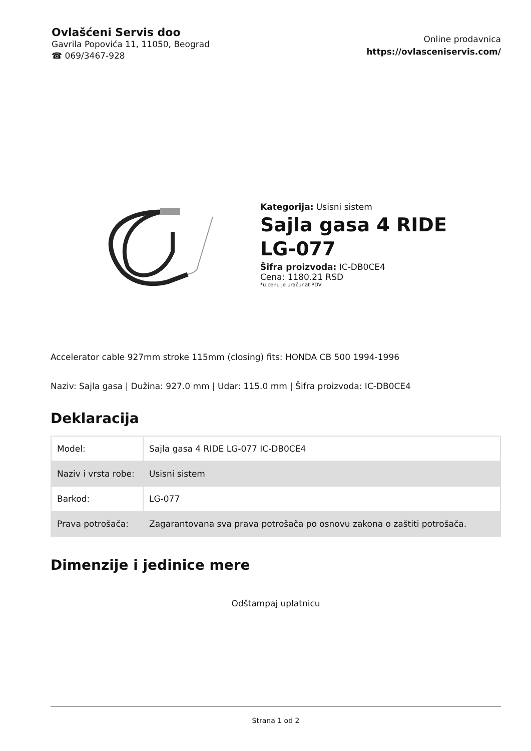Ovlašćeni Servis doo
Gavrila Popovića 11, 11050, Beograd
☎ 069/3467-928
Online prodavnica
https://ovlasceniservis.com/
Kategorija: Usisni sistem
Sajla gasa 4 RIDE LG-077
Šifra proizvoda: IC-DB0CE4
Cena: 1180.21 RSD
*u cenu je uračunat PDV
Accelerator cable 927mm stroke 115mm (closing) fits: HONDA CB 500 1994-1996
Naziv: Sajla gasa | Dužina: 927.0 mm | Udar: 115.0 mm | Šifra proizvoda: IC-DB0CE4
Deklaracija
| Model: | Sajla gasa 4 RIDE LG-077 IC-DB0CE4 |
| Naziv i vrsta robe: | Usisni sistem |
| Barkod: | LG-077 |
| Prava potrošača: | Zagarantovana sva prava potrošača po osnovu zakona o zaštiti potrošača. |
Dimenzije i jedinice mere
Odštampaj uplatnicu
Strana 1 od 2